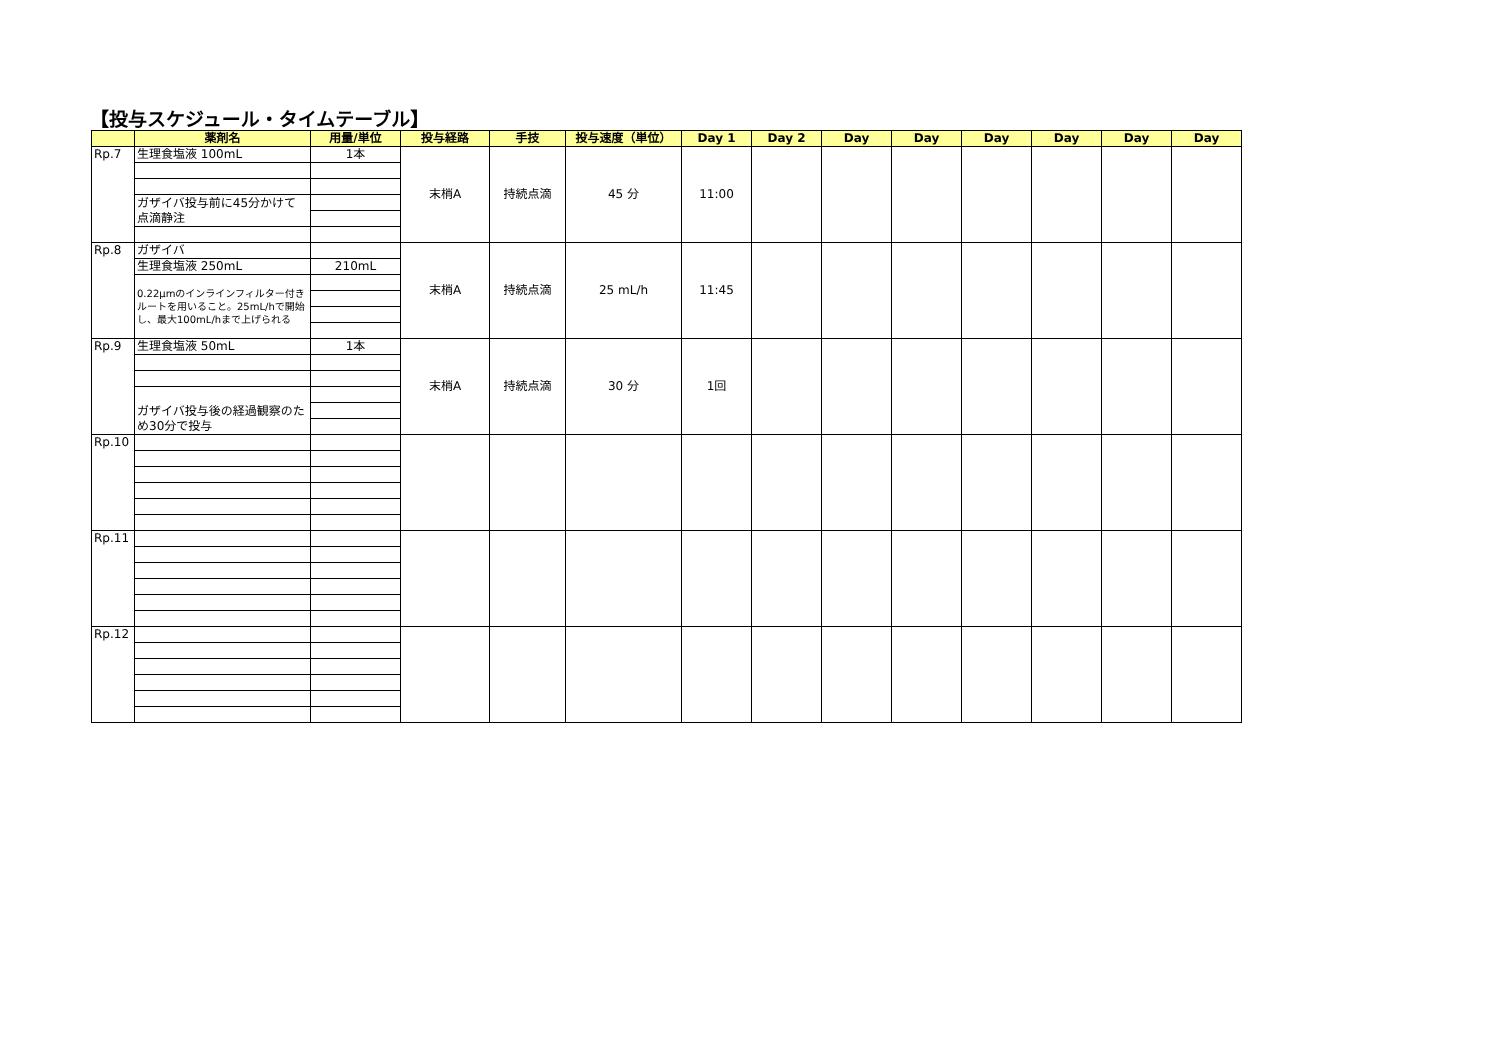【投与スケジュール・タイムテーブル】
| | 薬剤名 | 用量/単位 | 投与経路 | 手技 | 投与速度（単位） | Day 1 | Day 2 | Day | Day | Day | Day | Day | Day |
| --- | --- | --- | --- | --- | --- | --- | --- | --- | --- | --- | --- | --- | --- |
| Rp.7 | 生理食塩液 100mL | 1本 | 末梢A | 持続点滴 | 45 分 | 11:00 | | | | | | | |
| | ガザイバ投与前に45分かけて点滴静注 | | | | | | | | | | | | |
| Rp.8 | ガザイバ | | 末梢A | 持続点滴 | 25 mL/h | 11:45 | | | | | | | |
| | 生理食塩液 250mL | 210mL | | | | | | | | | | | |
| | 0.22μmのインラインフィルター付きルートを用いること。25mL/hで開始し、最大100mL/hまで上げられる | | | | | | | | | | | | |
| Rp.9 | 生理食塩液 50mL | 1本 | 末梢A | 持続点滴 | 30 分 | 1回 | | | | | | | |
| | ガザイバ投与後の経過観察のため30分で投与 | | | | | | | | | | | | |
| Rp.10 | | | | | | | | | | | | | |
| Rp.11 | | | | | | | | | | | | | |
| Rp.12 | | | | | | | | | | | | | |